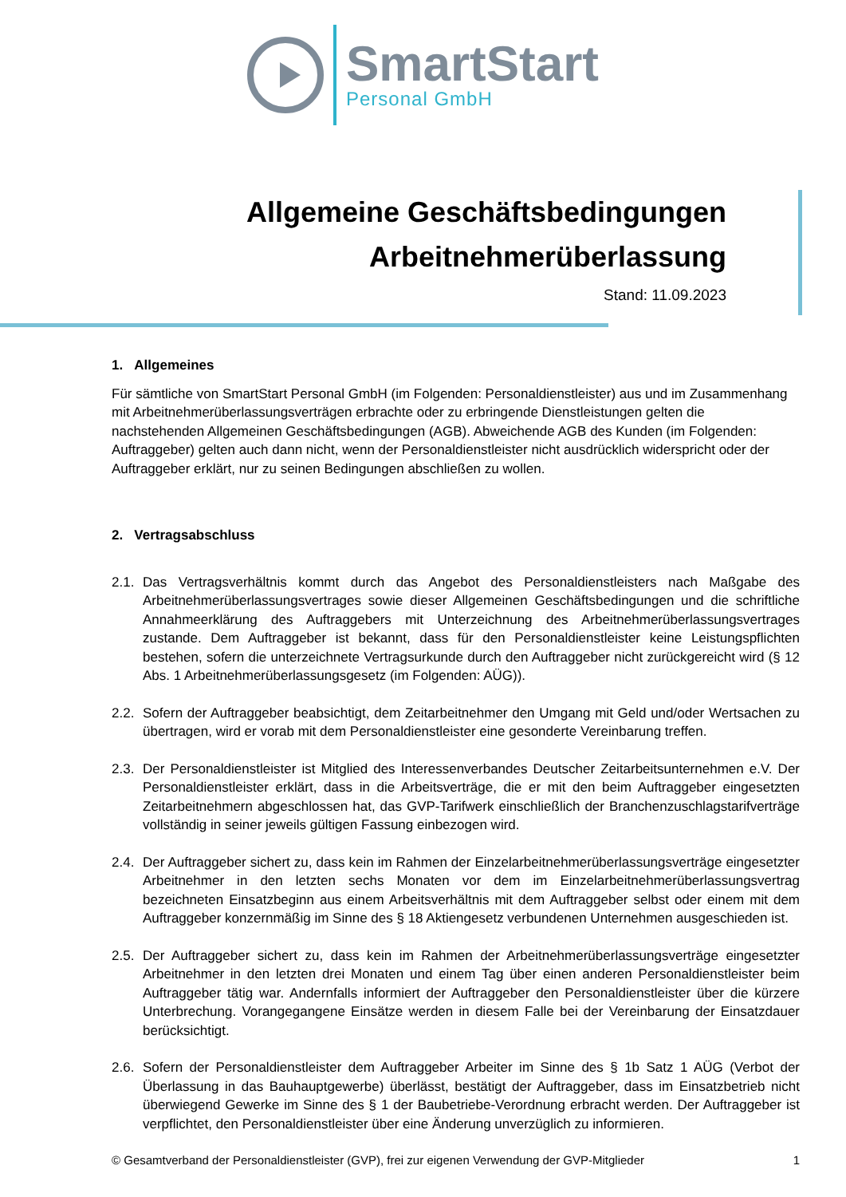SmartStart
Personal GmbH
Allgemeine Geschäftsbedingungen
Arbeitnehmerüberlassung
Stand: 11.09.2023
1. Allgemeines
Für sämtliche von SmartStart Personal GmbH (im Folgenden: Personaldienstleister) aus und im Zusammenhang mit Arbeitnehmerüberlassungsverträgen erbrachte oder zu erbringende Dienstleistungen gelten die nachstehenden Allgemeinen Geschäftsbedingungen (AGB). Abweichende AGB des Kunden (im Folgenden: Auftraggeber) gelten auch dann nicht, wenn der Personaldienstleister nicht ausdrücklich widerspricht oder der Auftraggeber erklärt, nur zu seinen Bedingungen abschließen zu wollen.
2. Vertragsabschluss
2.1.
Das Vertragsverhältnis kommt durch das Angebot des Personaldienstleisters nach Maßgabe des Arbeitnehmerüberlassungsvertrages sowie dieser Allgemeinen Geschäftsbedingungen und die schriftliche Annahmeerklärung des Auftraggebers mit Unterzeichnung des Arbeitnehmerüberlassungsvertrages zustande. Dem Auftraggeber ist bekannt, dass für den Personaldienstleister keine Leistungspflichten bestehen, sofern die unterzeichnete Vertragsurkunde durch den Auftraggeber nicht zurückgereicht wird (§ 12 Abs. 1 Arbeitnehmerüberlassungsgesetz (im Folgenden: AÜG)).
2.2.
Sofern der Auftraggeber beabsichtigt, dem Zeitarbeitnehmer den Umgang mit Geld und/oder Wertsachen zu übertragen, wird er vorab mit dem Personaldienstleister eine gesonderte Vereinbarung treffen.
2.3.
Der Personaldienstleister ist Mitglied des Interessenverbandes Deutscher Zeitarbeitsunternehmen e.V. Der Personaldienstleister erklärt, dass in die Arbeitsverträge, die er mit den beim Auftraggeber eingesetzten Zeitarbeitnehmern abgeschlossen hat, das GVP-Tarifwerk einschließlich der Branchenzuschlagstarifverträge vollständig in seiner jeweils gültigen Fassung einbezogen wird.
2.4.
Der Auftraggeber sichert zu, dass kein im Rahmen der Einzelarbeitnehmerüberlassungsverträge eingesetzter Arbeitnehmer in den letzten sechs Monaten vor dem im Einzelarbeitnehmerüberlassungsvertrag bezeichneten Einsatzbeginn aus einem Arbeitsverhältnis mit dem Auftraggeber selbst oder einem mit dem Auftraggeber konzernmäßig im Sinne des § 18 Aktiengesetz verbundenen Unternehmen ausgeschieden ist.
2.5.
Der Auftraggeber sichert zu, dass kein im Rahmen der Arbeitnehmerüberlassungsverträge eingesetzter Arbeitnehmer in den letzten drei Monaten und einem Tag über einen anderen Personaldienstleister beim Auftraggeber tätig war. Andernfalls informiert der Auftraggeber den Personaldienstleister über die kürzere Unterbrechung. Vorangegangene Einsätze werden in diesem Falle bei der Vereinbarung der Einsatzdauer berücksichtigt.
2.6.
Sofern der Personaldienstleister dem Auftraggeber Arbeiter im Sinne des § 1b Satz 1 AÜG (Verbot der Überlassung in das Bauhauptgewerbe) überlässt, bestätigt der Auftraggeber, dass im Einsatzbetrieb nicht überwiegend Gewerke im Sinne des § 1 der Baubetriebe-Verordnung erbracht werden. Der Auftraggeber ist verpflichtet, den Personaldienstleister über eine Änderung unverzüglich zu informieren.
© Gesamtverband der Personaldienstleister (GVP), frei zur eigenen Verwendung der GVP-Mitglieder 1